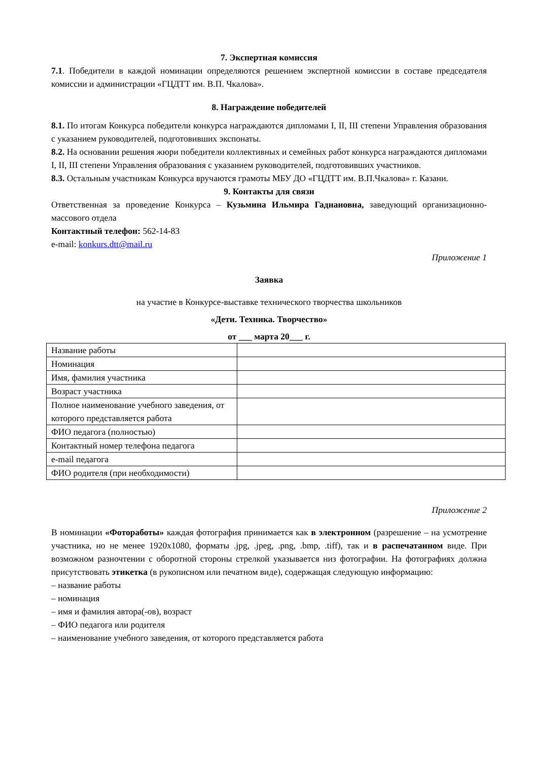7. Экспертная комиссия
7.1. Победители в каждой номинации определяются решением экспертной комиссии в составе председателя комиссии и администрации «ГЦДТТ им. В.П. Чкалова».
8. Награждение победителей
8.1. По итогам Конкурса победители конкурса награждаются дипломами I, II, III степени Управления образования с указанием руководителей, подготовивших экспонаты.
8.2. На основании решения жюри победители коллективных и семейных работ конкурса награждаются дипломами I, II, III степени Управления образования с указанием руководителей, подготовивших участников.
8.3. Остальным участникам Конкурса вручаются грамоты МБУ ДО «ГЦДТТ им. В.П.Чкалова» г. Казани.
9. Контакты для связи
Ответственная за проведение Конкурса – Кузьмина Ильмира Гаднановна, заведующий организационно-массового отдела
Контактный телефон: 562-14-83
e-mail: konkurs.dtt@mail.ru
Приложение 1
Заявка
на участие в Конкурсе-выставке технического творчества школьников
«Дети. Техника. Творчество»
от ___ марта 20___ г.
| Название работы | |
| Номинация | |
| Имя, фамилия участника | |
| Возраст участника | |
| Полное наименование учебного заведения, от которого представляется работа | |
| ФИО педагога (полностью) | |
| Контактный номер телефона педагога | |
| e-mail педагога | |
| ФИО родителя (при необходимости) | |
Приложение 2
В номинации «Фотоработы» каждая фотография принимается как в электронном (разрешение – на усмотрение участника, но не менее 1920х1080, форматы .jpg, .jpeg, .png, .bmp, .tiff), так и в распечатанном виде. При возможном разночтении с оборотной стороны стрелкой указывается низ фотографии. На фотографиях должна присутствовать этикетка (в рукописном или печатном виде), содержащая следующую информацию:
– название работы
– номинация
– имя и фамилия автора(-ов), возраст
– ФИО педагога или родителя
– наименование учебного заведения, от которого представляется работа